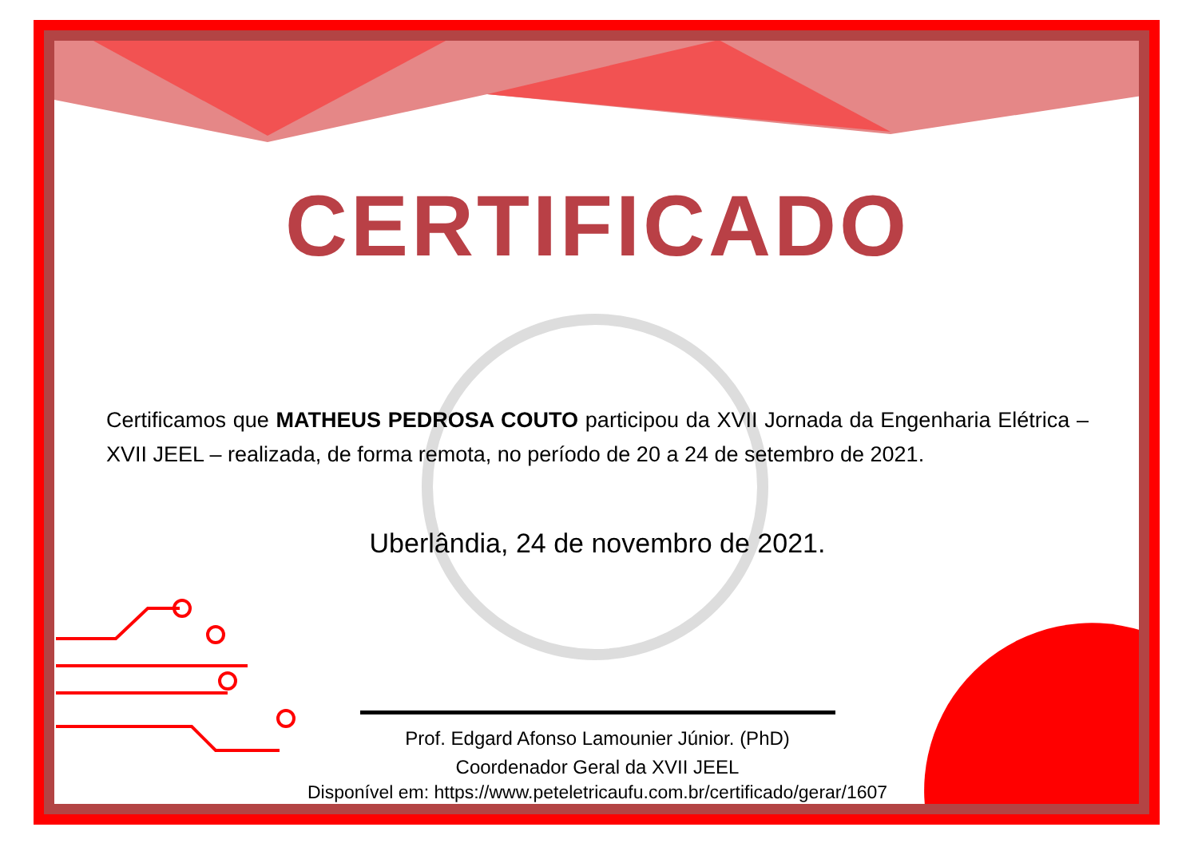CERTIFICADO
Certificamos que MATHEUS PEDROSA COUTO participou da XVII Jornada da Engenharia Elétrica – XVII JEEL – realizada, de forma remota, no período de 20 a 24 de setembro de 2021.
Uberlândia, 24 de novembro de 2021.
Prof. Edgard Afonso Lamounier Júnior. (PhD)
Coordenador Geral da XVII JEEL
Disponível em: https://www.peteletricaufu.com.br/certificado/gerar/1607